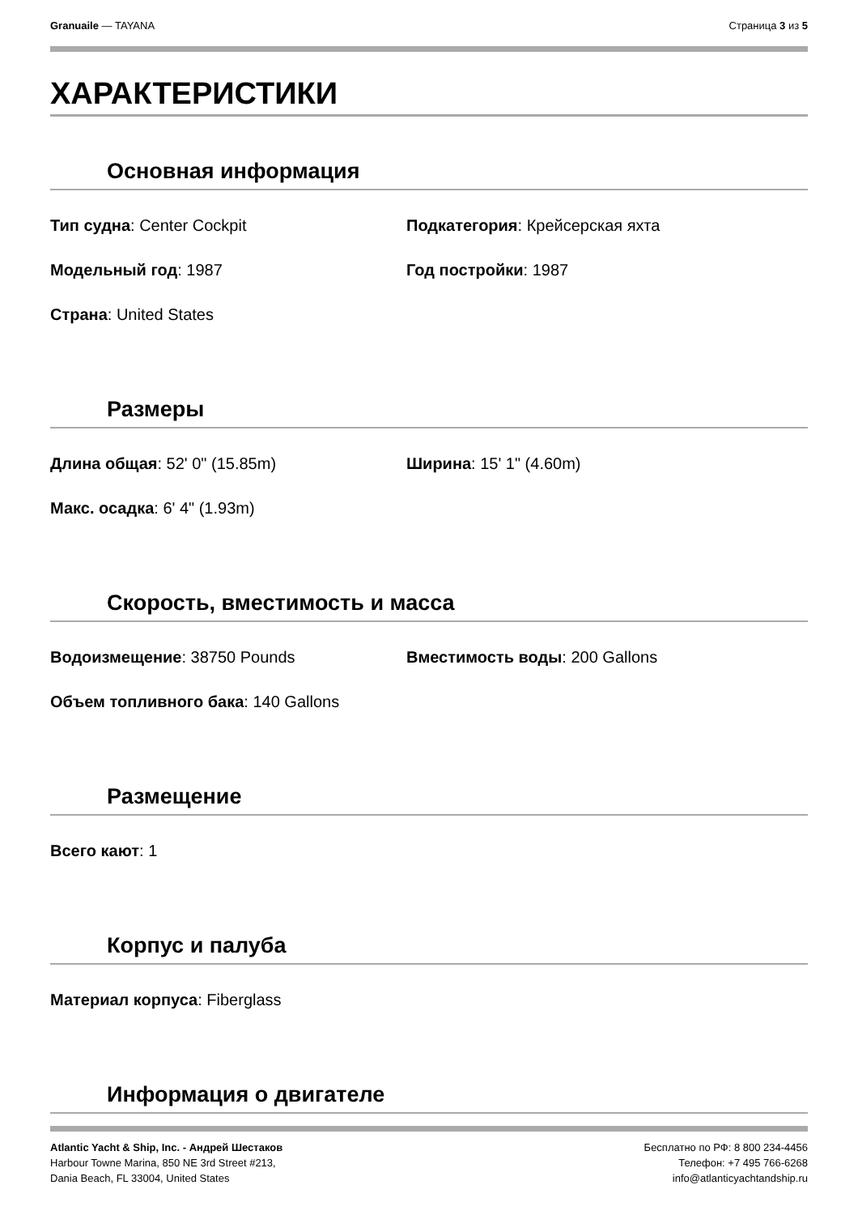Granuaile — TAYANA Страница 3 из 5
ХАРАКТЕРИСТИКИ
Основная информация
Тип судна: Center Cockpit Подкатегория: Крейсерская яхта
Модельный год: 1987 Год постройки: 1987
Страна: United States
Размеры
Длина общая: 52' 0" (15.85m) Ширина: 15' 1" (4.60m)
Макс. осадка: 6' 4" (1.93m)
Скорость, вместимость и масса
Водоизмещение: 38750 Pounds Вместимость воды: 200 Gallons
Объем топливного бака: 140 Gallons
Размещение
Всего кают: 1
Корпус и палуба
Материал корпуса: Fiberglass
Информация о двигателе
Atlantic Yacht & Ship, Inc. - Андрей Шестаков
Harbour Towne Marina, 850 NE 3rd Street #213,
Dania Beach, FL 33004, United States
Бесплатно по РФ: 8 800 234-4456
Телефон: +7 495 766-6268
info@atlanticyachtandship.ru